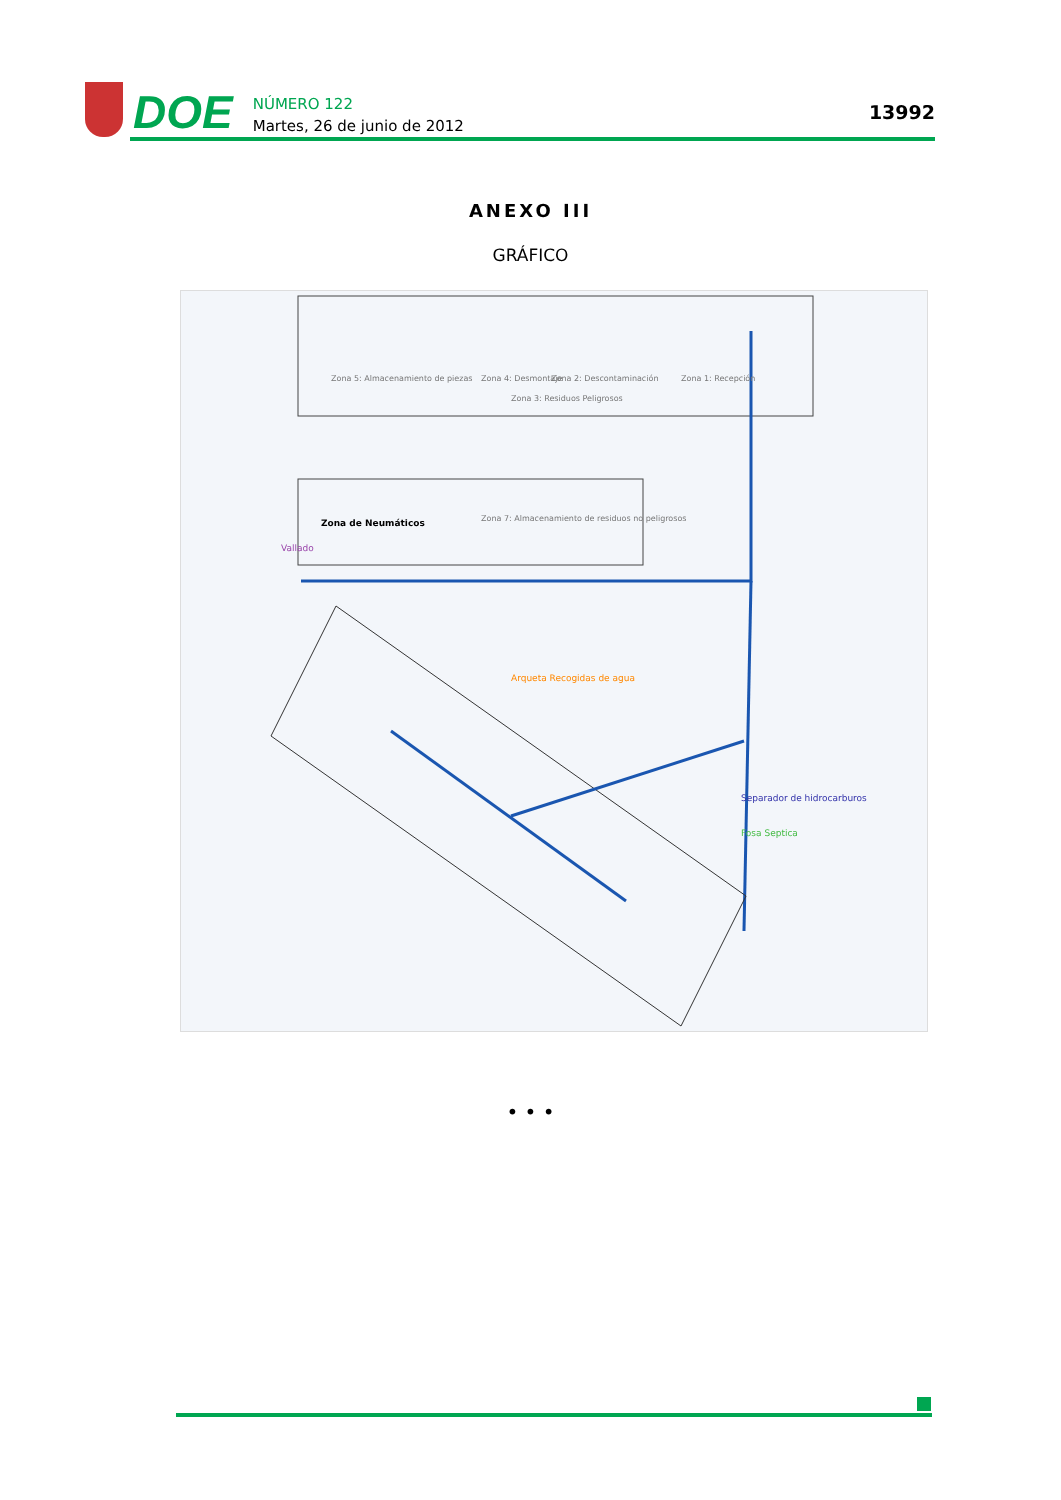DOE
NÚMERO 122
Martes, 26 de junio de 2012
13992
ANEXO III
GRÁFICO
Zona 2: Descontaminación
Zona 1: Recepción
Zona 5: Almacenamiento de piezas
Zona 4: Desmontaje
Zona 3: Residuos Peligrosos
Zona 7: Almacenamiento de residuos no peligrosos
Zona de Neumáticos
Vallado
Arqueta Recogidas de agua
Separador de hidrocarburos
Fosa Septica
• • •